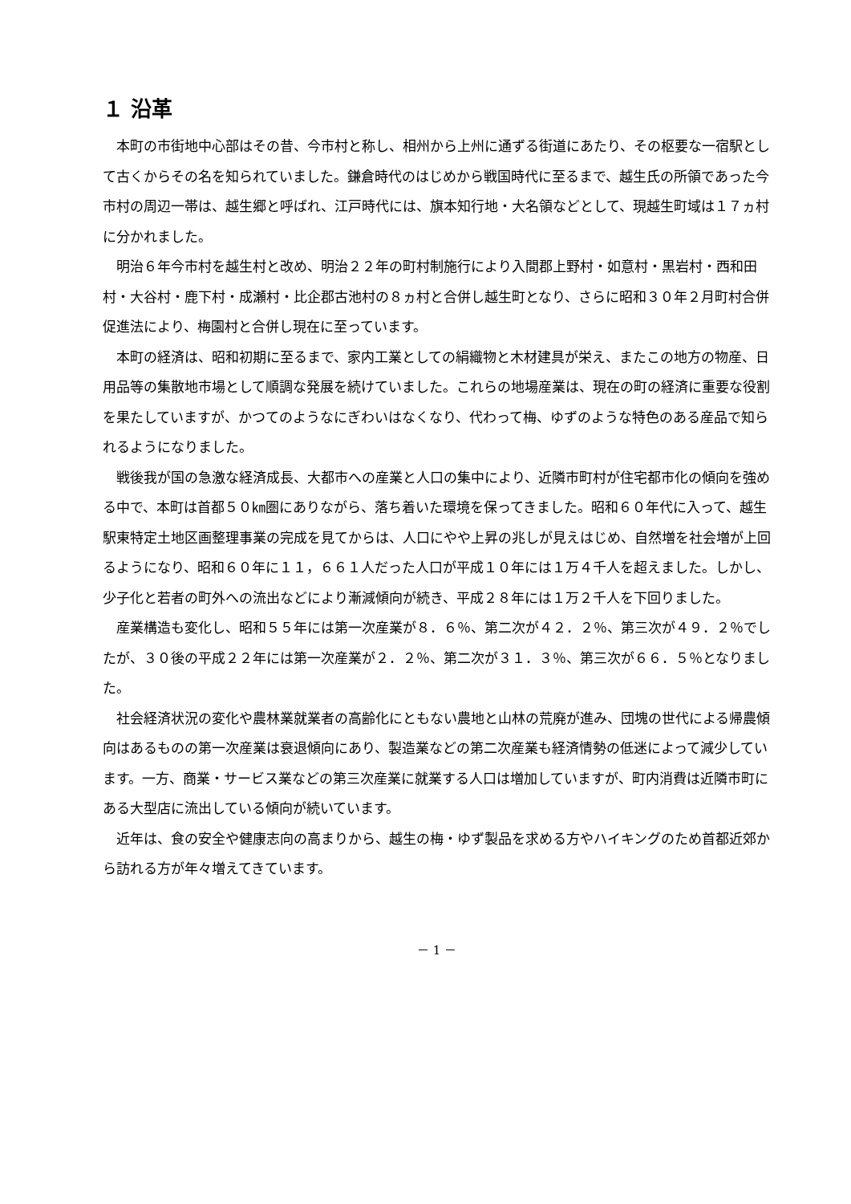１ 沿革
本町の市街地中心部はその昔、今市村と称し、相州から上州に通ずる街道にあたり、その枢要な一宿駅として古くからその名を知られていました。鎌倉時代のはじめから戦国時代に至るまで、越生氏の所領であった今市村の周辺一帯は、越生郷と呼ばれ、江戸時代には、旗本知行地・大名領などとして、現越生町域は１７ヵ村に分かれました。
明治６年今市村を越生村と改め、明治２２年の町村制施行により入間郡上野村・如意村・黒岩村・西和田村・大谷村・鹿下村・成瀬村・比企郡古池村の８ヵ村と合併し越生町となり、さらに昭和３０年２月町村合併促進法により、梅園村と合併し現在に至っています。
本町の経済は、昭和初期に至るまで、家内工業としての絹織物と木材建具が栄え、またこの地方の物産、日用品等の集散地市場として順調な発展を続けていました。これらの地場産業は、現在の町の経済に重要な役割を果たしていますが、かつてのようなにぎわいはなくなり、代わって梅、ゆずのような特色のある産品で知られるようになりました。
戦後我が国の急激な経済成長、大都市への産業と人口の集中により、近隣市町村が住宅都市化の傾向を強める中で、本町は首都５０㎞圏にありながら、落ち着いた環境を保ってきました。昭和６０年代に入って、越生駅東特定土地区画整理事業の完成を見てからは、人口にやや上昇の兆しが見えはじめ、自然増を社会増が上回るようになり、昭和６０年に１１，６６１人だった人口が平成１０年には１万４千人を超えました。しかし、少子化と若者の町外への流出などにより漸減傾向が続き、平成２８年には１万２千人を下回りました。
産業構造も変化し、昭和５５年には第一次産業が８．６％、第二次が４２．２％、第三次が４９．２％でしたが、３０後の平成２２年には第一次産業が２．２％、第二次が３１．３％、第三次が６６．５％となりました。
社会経済状況の変化や農林業就業者の高齢化にともない農地と山林の荒廃が進み、団塊の世代による帰農傾向はあるものの第一次産業は衰退傾向にあり、製造業などの第二次産業も経済情勢の低迷によって減少しています。一方、商業・サービス業などの第三次産業に就業する人口は増加していますが、町内消費は近隣市町にある大型店に流出している傾向が続いています。
近年は、食の安全や健康志向の高まりから、越生の梅・ゆず製品を求める方やハイキングのため首都近郊から訪れる方が年々増えてきています。
－ 1 －